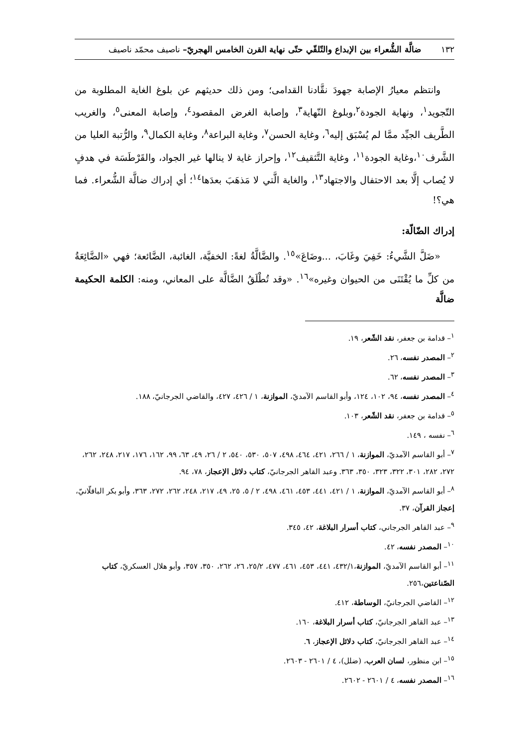١٣٢ ضالَّة الشُّعراء بين الإبداع والتّلقّي حتّى نهاية القرن الخامس الهجريّ– ناصيف محمّد ناصيف
وانتظم معيارُ الإصابة جهودَ نقَّادنا القدامى؛ ومن ذلك حديثهم عن بلوغ الغاية المطلوبة من التّجويد<sup>١</sup>، ونهاية الجودة<sup>٢</sup>،وبلوغ النّهاية<sup>٣</sup>، وإصابة الغرض المقصود<sup>٤</sup>، وإصابة المعنى<sup>٥</sup>، والغريب الطَّريف الجيِّد ممَّا لم يُسْبَق إليه<sup>٦</sup>، وغاية الحسن<sup>٧</sup>، وغاية البراعة<sup>٨</sup>، وغاية الكمال<sup>٩</sup>، والرُّتبة العليا من الشَّرف<sup>١٠</sup>،وغاية الجودة<sup>١١</sup>، وغاية التَّثقيف<sup>١٢</sup>، وإحراز غاية لا ينالها غير الجواد، والقَرْطَسَة في هدفٍ لا يُصاب إلَّا بعد الاحتفال والاجتهاد<sup>١٣</sup>، والغاية الَّتي لا مَذهَبَ بعدَها<sup>١٤</sup>؛ أي إدراك ضالَّة الشُّعراء. فما هي؟!
إدراك الضّالّة:
«ضَلَّ الشَّيءُ: خَفِيَ وغَابَ، ...وضَاعَ»<sup>١٥</sup>. والضَّالَّةُ لغةً: الخفيَّة، الغائبة، الضَّائعة؛ فهي «الضَّائِعَةُ من كلِّ ما يُقْتَنَى من الحيوان وغيره»<sup>١٦</sup>. «وقد تُطْلَقُ الضَّالَّة على المعاني، ومنه: الكلمة الحكيمة ضالَّة
<sup>١</sup>– قدامة بن جعفر، نقد الشّعر، ١٩.
<sup>٢</sup>– المصدر نفسه، ٢٦.
<sup>٣</sup>– المصدر نفسه، ٦٢.
<sup>٤</sup>– المصدر نفسه، ٩٤، ١٠٢، ١٢٤، وأبو القاسم الآمديّ، الموازنة، ١ / ٤٢٦، ٤٢٧، والقاضي الجرجانيّ، ١٨٨.
<sup>٥</sup>– قدامة بن جعفر، نقد الشّعر، ١٠٣.
<sup>٦</sup>– نفسه ، ١٤٩.
<sup>٧</sup>– أبو القاسم الآمديّ، الموازنة، ١ / ٢٦٦، ٤٢١، ٤٦٤، ٤٩٨، ٥٠٧، ٥٣٠، ٥٤٠، ٢ / ٢٦، ٤٩، ٦٣، ٩٩، ١٦٢، ١٧٦، ٢١٧، ٢٤٨، ٢٦٢، ٢٧٢، ٢٨٢، ٣٠١، ٣٢٢، ٣٢٣، ٣٥٠، ٣٦٣. وعبد القاهر الجرجانيّ، كتاب دلائل الإعجاز، ٧٨، ٩٤.
<sup>٨</sup>– أبو القاسم الآمديّ، الموازنة، ١ / ٤٢١، ٤٤١، ٤٥٣، ٤٦١، ٤٩٨، ٢ / ٥، ٢٥، ٤٩، ٢١٧، ٢٤٨، ٢٦٢، ٢٧٢، ٣٦٣، وأبو بكر الباقلّانيّ، إعجاز القرآن، ٣٧.
<sup>٩</sup>– عبد القاهر الجرجاني، كتاب أسرار البلاغة، ٤٢، ٣٤٥.
<sup>١٠</sup>– المصدر نفسه، ٤٢.
<sup>١١</sup>– أبو القاسم الآمديّ، الموازنة،٤٣٢/١، ٤٤١، ٤٥٣، ٤٦١، ٤٧٧، ٢٥/٢، ٢٦، ٢٦٢، ٣٥٠، ٣٥٧، وأبو هلال العسكريّ، كتاب الصّناعتين،٢٥٦.
<sup>١٢</sup>– القاضي الجرجانيّ، الوساطة، ٤١٢.
<sup>١٣</sup>– عبد القاهر الجرجانيّ، كتاب أسرار البلاغة، ١٦٠.
<sup>١٤</sup>– عبد القاهر الجرجانيّ، كتاب دلائل الإعجاز، ٦.
<sup>١٥</sup>– ابن منظور، لسان العرب، (ضلل)، ٤ / ٢٦٠١ - ٢٦٠٣.
<sup>١٦</sup>– المصدر نفسه، ٤ / ٢٦٠١ - ٢٦٠٢.